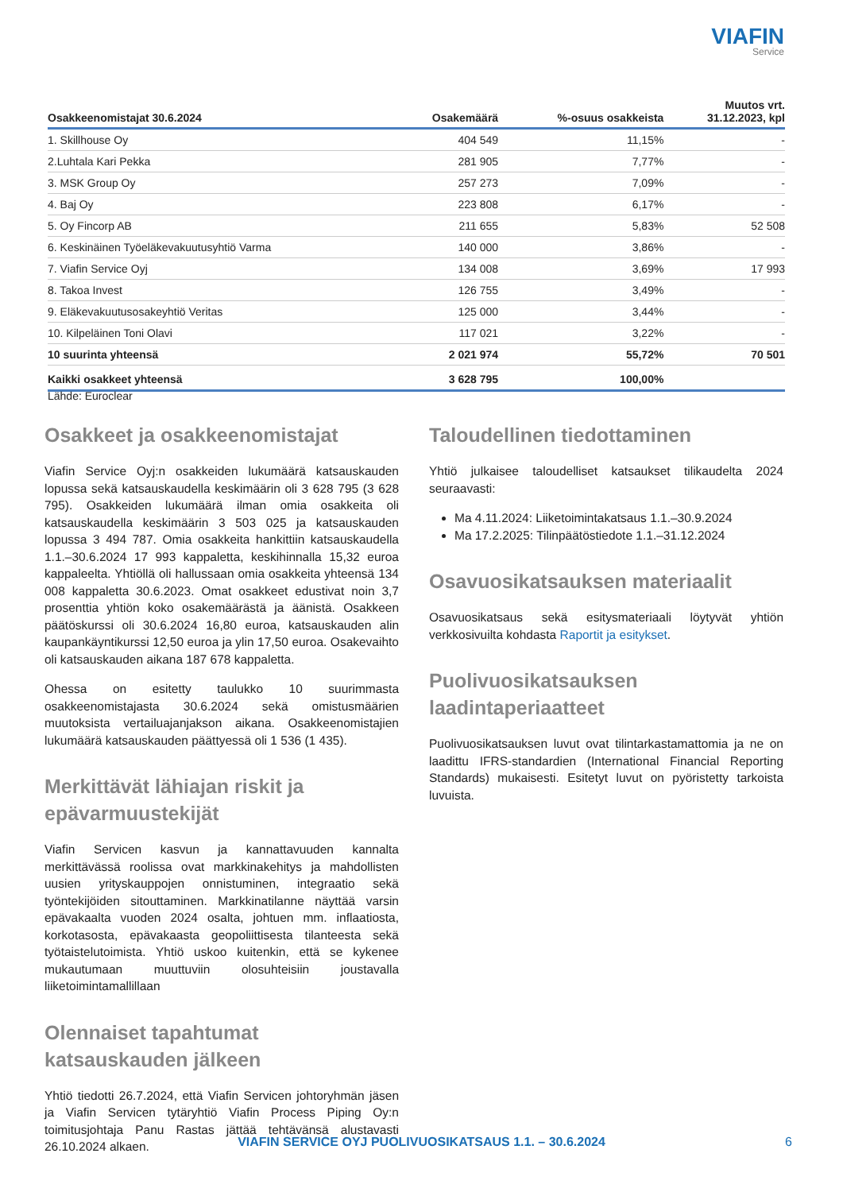VIAFIN
Service
| Osakkeenomistajat 30.6.2024 | Osakemäärä | %-osuus osakkeista | Muutos vrt. 31.12.2023, kpl |
| --- | --- | --- | --- |
| 1. Skillhouse Oy | 404 549 | 11,15% | - |
| 2.Luhtala Kari Pekka | 281 905 | 7,77% | - |
| 3. MSK Group Oy | 257 273 | 7,09% | - |
| 4. Baj Oy | 223 808 | 6,17% | - |
| 5. Oy Fincorp AB | 211 655 | 5,83% | 52 508 |
| 6. Keskinäinen Työeläkevakuutusyhtiö Varma | 140 000 | 3,86% | - |
| 7. Viafin Service Oyj | 134 008 | 3,69% | 17 993 |
| 8. Takoa Invest | 126 755 | 3,49% | - |
| 9. Eläkevakuutusosakeyhtiö Veritas | 125 000 | 3,44% | - |
| 10. Kilpeläinen Toni Olavi | 117 021 | 3,22% | - |
| 10 suurinta yhteensä | 2 021 974 | 55,72% | 70 501 |
| Kaikki osakkeet yhteensä | 3 628 795 | 100,00% | |
Lähde: Euroclear
Osakkeet ja osakkeenomistajat
Viafin Service Oyj:n osakkeiden lukumäärä katsauskauden lopussa sekä katsauskaudella keskimäärin oli 3 628 795 (3 628 795). Osakkeiden lukumäärä ilman omia osakkeita oli katsauskaudella keskimäärin 3 503 025 ja katsauskauden lopussa 3 494 787. Omia osakkeita hankittiin katsauskaudella 1.1.–30.6.2024 17 993 kappaletta, keskihinnalla 15,32 euroa kappaleelta. Yhtiöllä oli hallussaan omia osakkeita yhteensä 134 008 kappaletta 30.6.2023. Omat osakkeet edustivat noin 3,7 prosenttia yhtiön koko osakemäärästä ja äänistä. Osakkeen päätöskurssi oli 30.6.2024 16,80 euroa, katsauskauden alin kaupankäyntikurssi 12,50 euroa ja ylin 17,50 euroa. Osakevaihto oli katsauskauden aikana 187 678 kappaletta.
Ohessa on esitetty taulukko 10 suurimmasta osakkeenomistajasta 30.6.2024 sekä omistusmäärien muutoksista vertailuajanjakson aikana. Osakkeenomistajien lukumäärä katsauskauden päättyessä oli 1 536 (1 435).
Merkittävät lähiajan riskit ja epävarmuustekijät
Viafin Servicen kasvun ja kannattavuuden kannalta merkittävässä roolissa ovat markkinakehitys ja mahdollisten uusien yrityskauppojen onnistuminen, integraatio sekä työntekijöiden sitouttaminen. Markkinatilanne näyttää varsin epävakaalta vuoden 2024 osalta, johtuen mm. inflaatiosta, korkotasosta, epävakaasta geopoliittisesta tilanteesta sekä työtaistelutoimista. Yhtiö uskoo kuitenkin, että se kykenee mukautumaan muuttuviin olosuhteisiin joustavalla liiketoimintamallillaan
Olennaiset tapahtumat katsauskauden jälkeen
Yhtiö tiedotti 26.7.2024, että Viafin Servicen johtoryhmän jäsen ja Viafin Servicen tytäryhtiö Viafin Process Piping Oy:n toimitusjohtaja Panu Rastas jättää tehtävänsä alustavasti 26.10.2024 alkaen.
Taloudellinen tiedottaminen
Yhtiö julkaisee taloudelliset katsaukset tilikaudelta 2024 seuraavasti:
Ma 4.11.2024: Liiketoimintakatsaus 1.1.–30.9.2024
Ma 17.2.2025: Tilinpäätöstiedote 1.1.–31.12.2024
Osavuosikatsauksen materiaalit
Osavuosikatsaus sekä esitysmateriaali löytyvät yhtiön verkkosivuilta kohdasta Raportit ja esitykset.
Puolivuosikatsauksen laadintaperiaatteet
Puolivuosikatsauksen luvut ovat tilintarkastamattomia ja ne on laadittu IFRS-standardien (International Financial Reporting Standards) mukaisesti. Esitetyt luvut on pyöristetty tarkoista luvuista.
VIAFIN SERVICE OYJ PUOLIVUOSIKATSAUS 1.1. – 30.6.2024 6